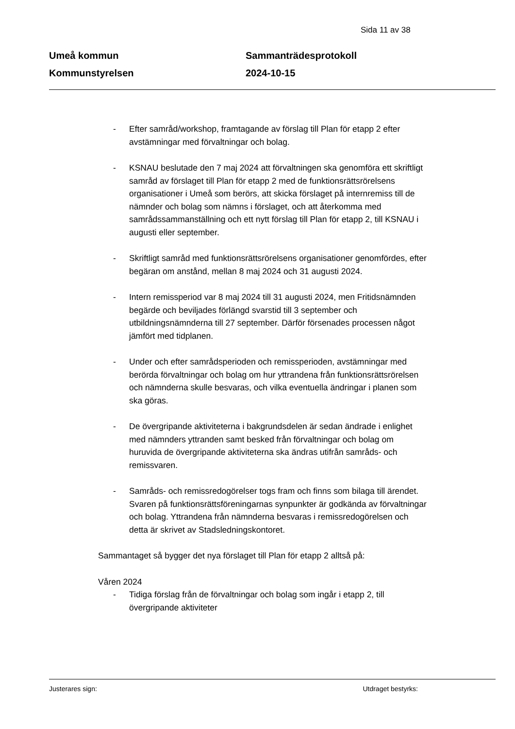Sida 11 av 38
Umeå kommun
Kommunstyrelsen
Sammanträdesprotokoll
2024-10-15
- Efter samråd/workshop, framtagande av förslag till Plan för etapp 2 efter avstämningar med förvaltningar och bolag.
- KSNAU beslutade den 7 maj 2024 att förvaltningen ska genomföra ett skriftligt samråd av förslaget till Plan för etapp 2 med de funktionsrättsrörelsens organisationer i Umeå som berörs, att skicka förslaget på internremiss till de nämnder och bolag som nämns i förslaget, och att återkomma med samrådssammanställning och ett nytt förslag till Plan för etapp 2, till KSNAU i augusti eller september.
- Skriftligt samråd med funktionsrättsrörelsens organisationer genomfördes, efter begäran om anstånd, mellan 8 maj 2024 och 31 augusti 2024.
- Intern remissperiod var 8 maj 2024 till 31 augusti 2024, men Fritidsnämnden begärde och beviljades förlängd svarstid till 3 september och utbildningsnämnderna till 27 september. Därför försenades processen något jämfört med tidplanen.
- Under och efter samrådsperioden och remissperioden, avstämningar med berörda förvaltningar och bolag om hur yttrandena från funktionsrättsrörelsen och nämnderna skulle besvaras, och vilka eventuella ändringar i planen som ska göras.
- De övergripande aktiviteterna i bakgrundsdelen är sedan ändrade i enlighet med nämnders yttranden samt besked från förvaltningar och bolag om huruvida de övergripande aktiviteterna ska ändras utifrån samråds- och remissvaren.
- Samråds- och remissredogörelser togs fram och finns som bilaga till ärendet. Svaren på funktionsrättsföreningarnas synpunkter är godkända av förvaltningar och bolag. Yttrandena från nämnderna besvaras i remissredogörelsen och detta är skrivet av Stadsledningskontoret.
Sammantaget så bygger det nya förslaget till Plan för etapp 2 alltså på:
Våren 2024
- Tidiga förslag från de förvaltningar och bolag som ingår i etapp 2, till övergripande aktiviteter
Justerares sign: Utdraget bestyrks: